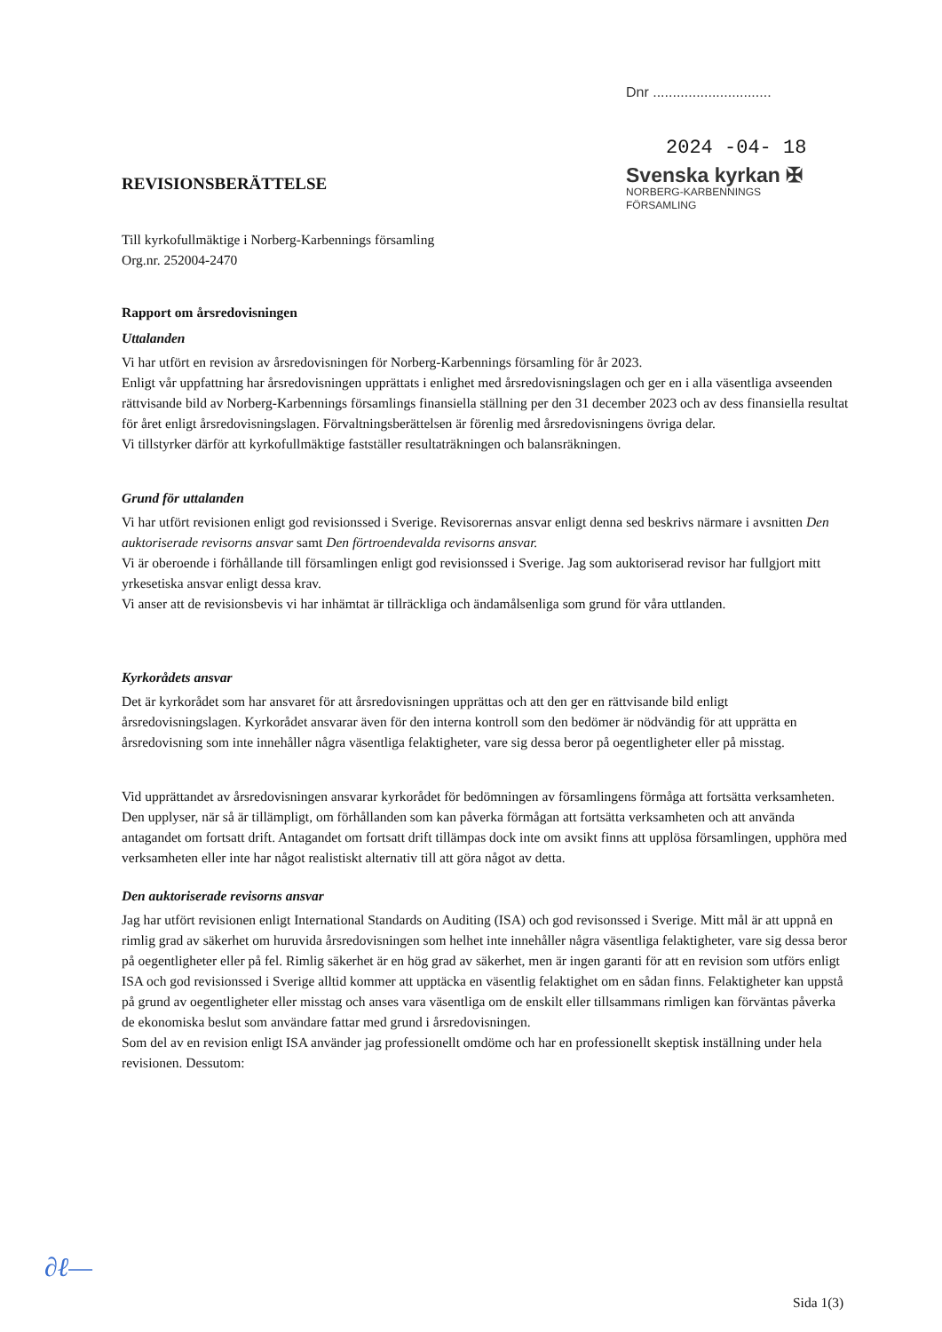Dnr ..............................
2024 -04- 18
Svenska kyrkan ✠
NORBERG-KARBENNINGS
FÖRSAMLING
REVISIONSBERÄTTELSE
Till kyrkofullmäktige i Norberg-Karbennings församling
Org.nr. 252004-2470
Rapport om årsredovisningen
Uttalanden
Vi har utfört en revision av årsredovisningen för Norberg-Karbennings församling för år 2023.
Enligt vår uppfattning har årsredovisningen upprättats i enlighet med årsredovisningslagen och ger en i alla väsentliga avseenden rättvisande bild av Norberg-Karbennings församlings finansiella ställning per den 31 december 2023 och av dess finansiella resultat för året enligt årsredovisningslagen. Förvaltningsberättelsen är förenlig med årsredovisningens övriga delar.
Vi tillstyrker därför att kyrkofullmäktige fastställer resultaträkningen och balansräkningen.
Grund för uttalanden
Vi har utfört revisionen enligt god revisionssed i Sverige. Revisorernas ansvar enligt denna sed beskrivs närmare i avsnitten Den auktoriserade revisorns ansvar samt Den förtroendevalda revisorns ansvar.
Vi är oberoende i förhållande till församlingen enligt god revisionssed i Sverige. Jag som auktoriserad revisor har fullgjort mitt yrkesetiska ansvar enligt dessa krav.
Vi anser att de revisionsbevis vi har inhämtat är tillräckliga och ändamålsenliga som grund för våra uttlanden.
Kyrkorådets ansvar
Det är kyrkorådet som har ansvaret för att årsredovisningen upprättas och att den ger en rättvisande bild enligt årsredovisningslagen. Kyrkorådet ansvarar även för den interna kontroll som den bedömer är nödvändig för att upprätta en årsredovisning som inte innehåller några väsentliga felaktigheter, vare sig dessa beror på oegentligheter eller på misstag.
Vid upprättandet av årsredovisningen ansvarar kyrkorådet för bedömningen av församlingens förmåga att fortsätta verksamheten. Den upplyser, när så är tillämpligt, om förhållanden som kan påverka förmågan att fortsätta verksamheten och att använda antagandet om fortsatt drift. Antagandet om fortsatt drift tillämpas dock inte om avsikt finns att upplösa församlingen, upphöra med verksamheten eller inte har något realistiskt alternativ till att göra något av detta.
Den auktoriserade revisorns ansvar
Jag har utfört revisionen enligt International Standards on Auditing (ISA) och god revisonssed i Sverige. Mitt mål är att uppnå en rimlig grad av säkerhet om huruvida årsredovisningen som helhet inte innehåller några väsentliga felaktigheter, vare sig dessa beror på oegentligheter eller på fel. Rimlig säkerhet är en hög grad av säkerhet, men är ingen garanti för att en revision som utförs enligt ISA och god revisionssed i Sverige alltid kommer att upptäcka en väsentlig felaktighet om en sådan finns. Felaktigheter kan uppstå på grund av oegentligheter eller misstag och anses vara väsentliga om de enskilt eller tillsammans rimligen kan förväntas påverka de ekonomiska beslut som användare fattar med grund i årsredovisningen.
Som del av en revision enligt ISA använder jag professionellt omdöme och har en professionellt skeptisk inställning under hela revisionen. Dessutom:
∂ℓ—
Sida 1(3)